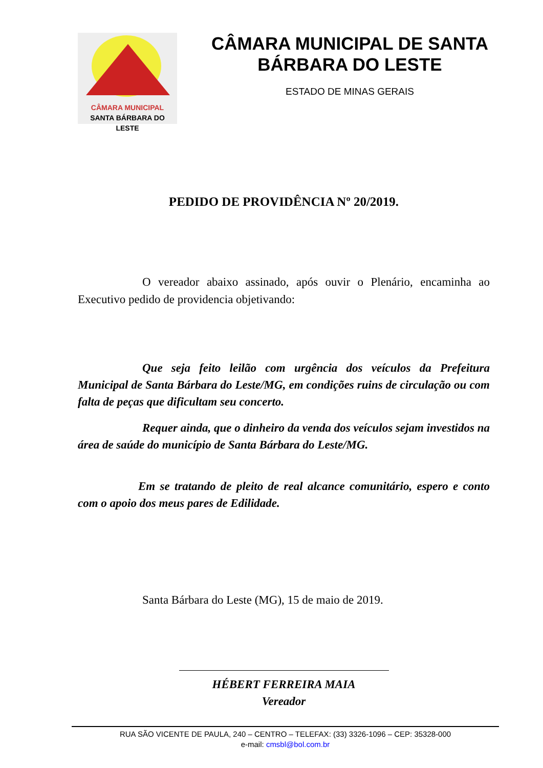CÂMARA MUNICIPAL
SANTA BÁRBARA DO LESTE
CÂMARA MUNICIPAL DE SANTA BÁRBARA DO LESTE
ESTADO DE MINAS GERAIS
PEDIDO DE PROVIDÊNCIA Nº 20/2019.
O vereador abaixo assinado, após ouvir o Plenário, encaminha ao Executivo pedido de providencia objetivando:
Que seja feito leilão com urgência dos veículos da Prefeitura Municipal de Santa Bárbara do Leste/MG, em condições ruins de circulação ou com falta de peças que dificultam seu concerto.
Requer ainda, que o dinheiro da venda dos veículos sejam investidos na área de saúde do município de Santa Bárbara do Leste/MG.
Em se tratando de pleito de real alcance comunitário, espero e conto com o apoio dos meus pares de Edilidade.
Santa Bárbara do Leste (MG), 15 de maio de 2019.
HÉBERT FERREIRA MAIA
Vereador
RUA SÃO VICENTE DE PAULA, 240 – CENTRO – TELEFAX: (33) 3326-1096 – CEP: 35328-000
e-mail: cmsbl@bol.com.br